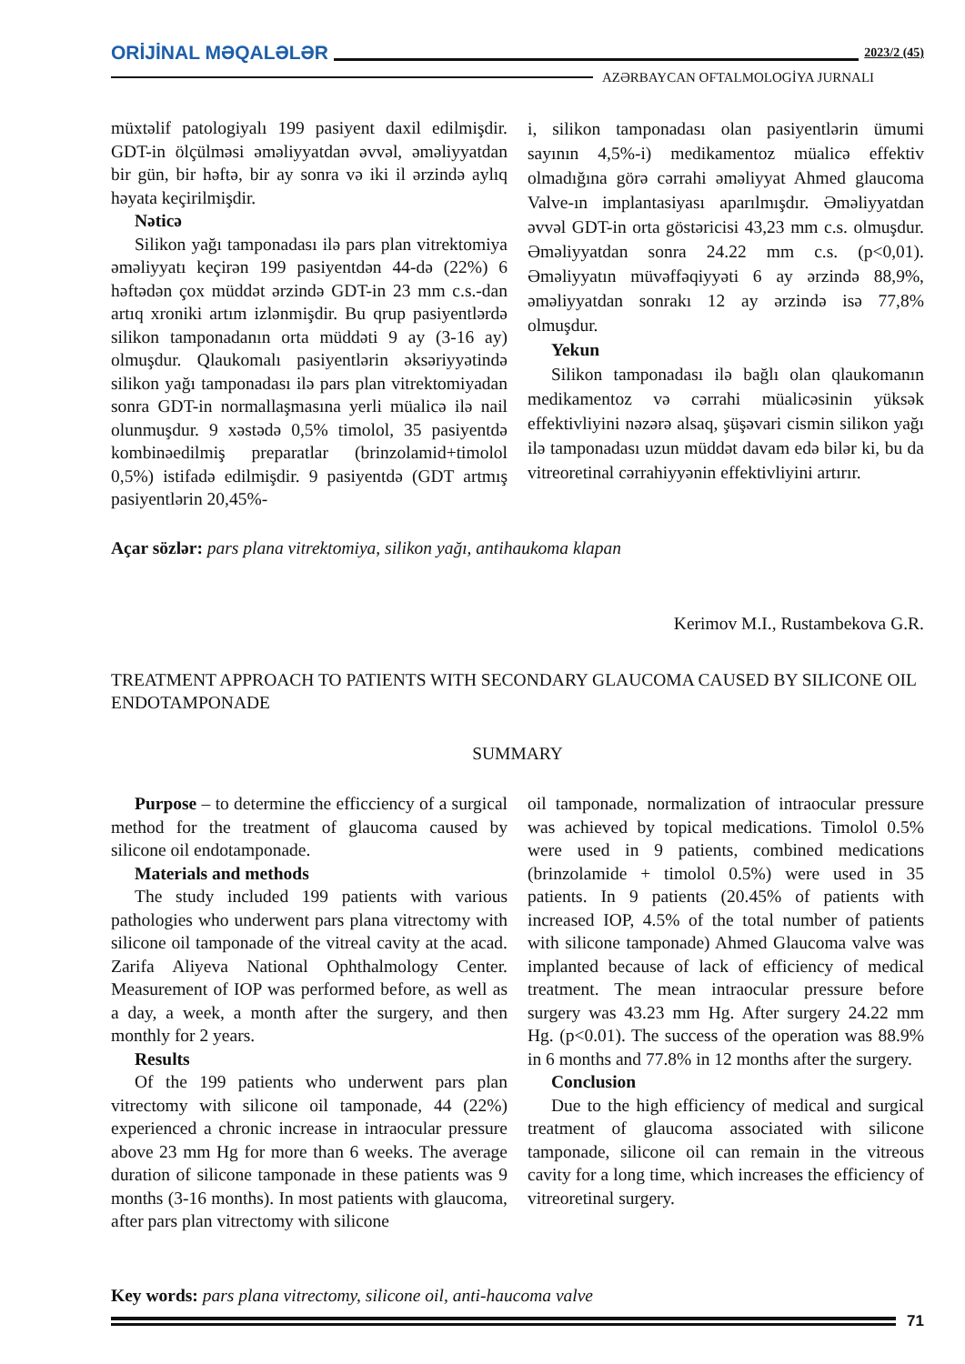ORİJİNAL MƏQALƏLƏR 2023/2 (45)
AZƏRBAYCAN OFTALMOLOGİYA JURNALI
müxtəlif patologiyalı 199 pasiyent daxil edilmişdir. GDT-in ölçülməsi əməliyyatdan əvvəl, əməliyyatdan bir gün, bir həftə, bir ay sonra və iki il ərzində aylıq həyata keçirilmişdir.
Nəticə
Silikon yağı tamponadası ilə pars plan vitrektomiya əməliyyatı keçirən 199 pasiyentdən 44-də (22%) 6 həftədən çox müddət ərzində GDT-in 23 mm c.s.-dan artıq xroniki artım izlənmişdir. Bu qrup pasiyentlərdə silikon tamponadanın orta müddəti 9 ay (3-16 ay) olmuşdur. Qlaukomalı pasiyentlərin əksəriyyətində silikon yağı tamponadası ilə pars plan vitrektomiyadan sonra GDT-in normallaşmasına yerli müalicə ilə nail olunmuşdur. 9 xəstədə 0,5% timolol, 35 pasiyentdə kombinəedilmiş preparatlar (brinzolamid+timolol 0,5%) istifadə edilmişdir. 9 pasiyentdə (GDT artmış pasiyentlərin 20,45%-
i, silikon tamponadası olan pasiyentlərin ümumi sayının 4,5%-i) medikamentoz müalicə effektiv olmadığına görə cərrahi əməliyyat Ahmed glaucoma Valve-ın implantasiyası aparılmışdır. Əməliyyatdan əvvəl GDT-in orta göstəricisi 43,23 mm c.s. olmuşdur. Əməliyyatdan sonra 24.22 mm c.s. (p<0,01). Əməliyyatın müvəffəqiyyəti 6 ay ərzində 88,9%, əməliyyatdan sonrakı 12 ay ərzində isə 77,8% olmuşdur.
Yekun
Silikon tamponadası ilə bağlı olan qlaukomanın medikamentoz və cərrahi müalicəsinin yüksək effektivliyini nəzərə alsaq, şüşəvari cismin silikon yağı ilə tamponadası uzun müddət davam edə bilər ki, bu da vitreoretinal cərrahiyyənin effektivliyini artırır.
Açar sözlər: pars plana vitrektomiya, silikon yağı, antihaukoma klapan
Kerimov M.I., Rustambekova G.R.
TREATMENT APPROACH TO PATIENTS WITH SECONDARY GLAUCOMA CAUSED BY SILICONE OIL ENDOTAMPONADE
SUMMARY
Purpose – to determine the efficciency of a surgical method for the treatment of glaucoma caused by silicone oil endotamponade.
Materials and methods
The study included 199 patients with various pathologies who underwent pars plana vitrectomy with silicone oil tamponade of the vitreal cavity at the acad. Zarifa Aliyeva National Ophthalmology Center. Measurement of IOP was performed before, as well as a day, a week, a month after the surgery, and then monthly for 2 years.
Results
Of the 199 patients who underwent pars plan vitrectomy with silicone oil tamponade, 44 (22%) experienced a chronic increase in intraocular pressure above 23 mm Hg for more than 6 weeks. The average duration of silicone tamponade in these patients was 9 months (3-16 months). In most patients with glaucoma, after pars plan vitrectomy with silicone
oil tamponade, normalization of intraocular pressure was achieved by topical medications. Timolol 0.5% were used in 9 patients, combined medications (brinzolamide + timolol 0.5%) were used in 35 patients. In 9 patients (20.45% of patients with increased IOP, 4.5% of the total number of patients with silicone tamponade) Ahmed Glaucoma valve was implanted because of lack of efficiency of medical treatment. The mean intraocular pressure before surgery was 43.23 mm Hg. After surgery 24.22 mm Hg. (p<0.01). The success of the operation was 88.9% in 6 months and 77.8% in 12 months after the surgery.
Conclusion
Due to the high efficiency of medical and surgical treatment of glaucoma associated with silicone tamponade, silicone oil can remain in the vitreous cavity for a long time, which increases the efficiency of vitreoretinal surgery.
Key words: pars plana vitrectomy, silicone oil, anti-haucoma valve
71